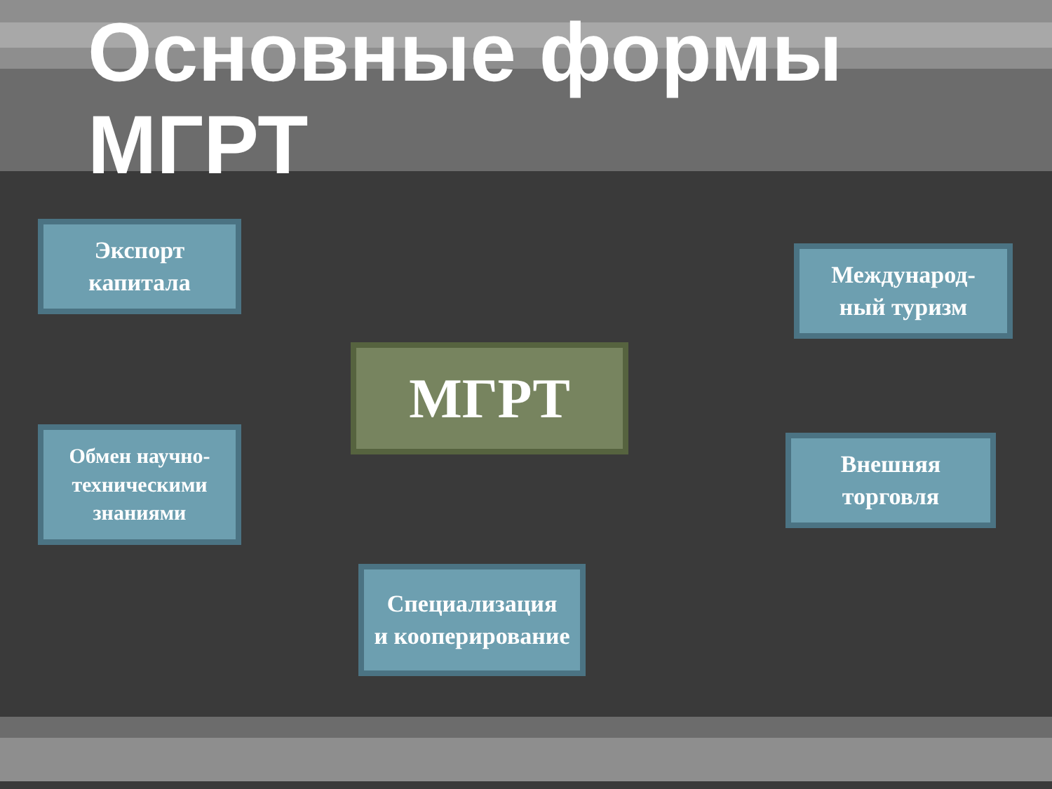Основные формы
МГРТ
Экспорт
капитала
Международ-
ный туризм
МГРТ
Обмен научно-
техническими
знаниями
Внешняя
торговля
Специализация
и кооперирование